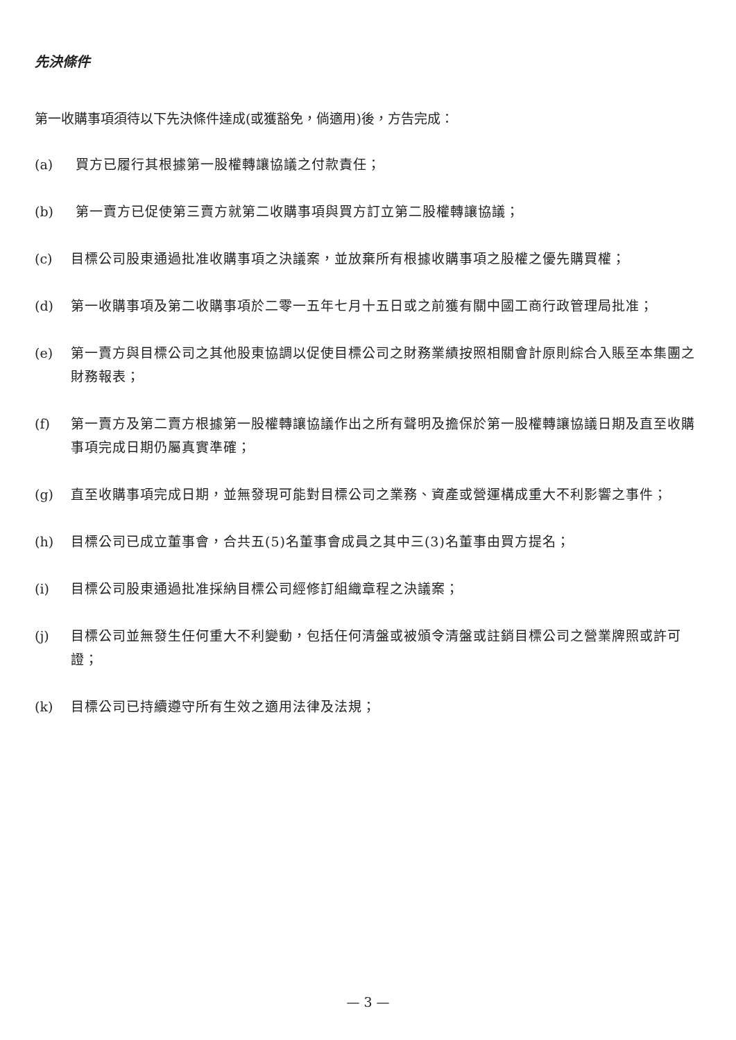先決條件
第一收購事項須待以下先決條件達成(或獲豁免，倘適用)後，方告完成：
(a) 買方已履行其根據第一股權轉讓協議之付款責任；
(b) 第一賣方已促使第三賣方就第二收購事項與買方訂立第二股權轉讓協議；
(c) 目標公司股東通過批准收購事項之決議案，並放棄所有根據收購事項之股權之優先購買權；
(d) 第一收購事項及第二收購事項於二零一五年七月十五日或之前獲有關中國工商行政管理局批准；
(e) 第一賣方與目標公司之其他股東協調以促使目標公司之財務業績按照相關會計原則綜合入賬至本集團之財務報表；
(f) 第一賣方及第二賣方根據第一股權轉讓協議作出之所有聲明及擔保於第一股權轉讓協議日期及直至收購事項完成日期仍屬真實準確；
(g) 直至收購事項完成日期，並無發現可能對目標公司之業務、資產或營運構成重大不利影響之事件；
(h) 目標公司已成立董事會，合共五(5)名董事會成員之其中三(3)名董事由買方提名；
(i) 目標公司股東通過批准採納目標公司經修訂組織章程之決議案；
(j) 目標公司並無發生任何重大不利變動，包括任何清盤或被頒令清盤或註銷目標公司之營業牌照或許可證；
(k) 目標公司已持續遵守所有生效之適用法律及法規；
— 3 —